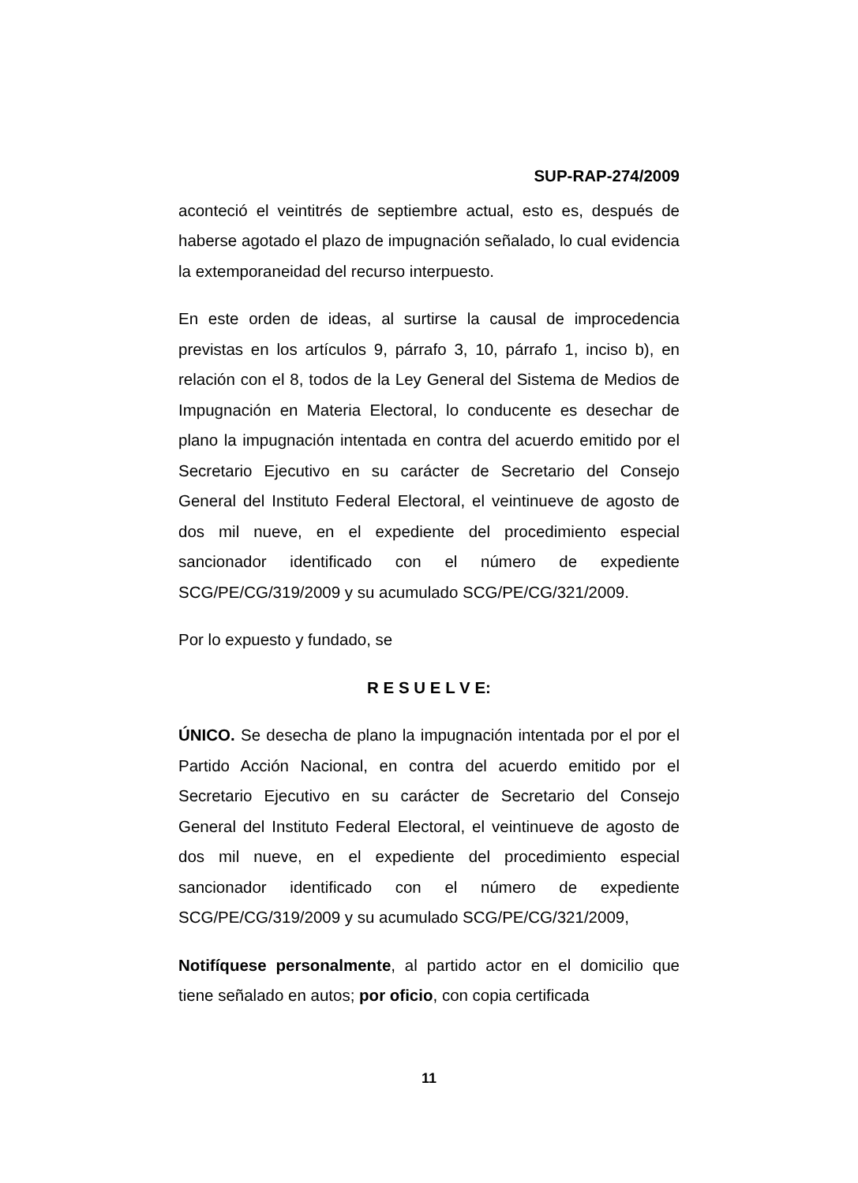SUP-RAP-274/2009
aconteció el veintitrés de septiembre actual, esto es, después de haberse agotado el plazo de impugnación señalado, lo cual evidencia la extemporaneidad del recurso interpuesto.
En este orden de ideas, al surtirse la causal de improcedencia previstas en los artículos 9, párrafo 3, 10, párrafo 1, inciso b), en relación con el 8, todos de la Ley General del Sistema de Medios de Impugnación en Materia Electoral, lo conducente es desechar de plano la impugnación intentada en contra del acuerdo emitido por el Secretario Ejecutivo en su carácter de Secretario del Consejo General del Instituto Federal Electoral, el veintinueve de agosto de dos mil nueve, en el expediente del procedimiento especial sancionador identificado con el número de expediente SCG/PE/CG/319/2009 y su acumulado SCG/PE/CG/321/2009.
Por lo expuesto y fundado, se
R E S U E L V E:
ÚNICO. Se desecha de plano la impugnación intentada por el por el Partido Acción Nacional, en contra del acuerdo emitido por el Secretario Ejecutivo en su carácter de Secretario del Consejo General del Instituto Federal Electoral, el veintinueve de agosto de dos mil nueve, en el expediente del procedimiento especial sancionador identificado con el número de expediente SCG/PE/CG/319/2009 y su acumulado SCG/PE/CG/321/2009,
Notifíquese personalmente, al partido actor en el domicilio que tiene señalado en autos; por oficio, con copia certificada
11